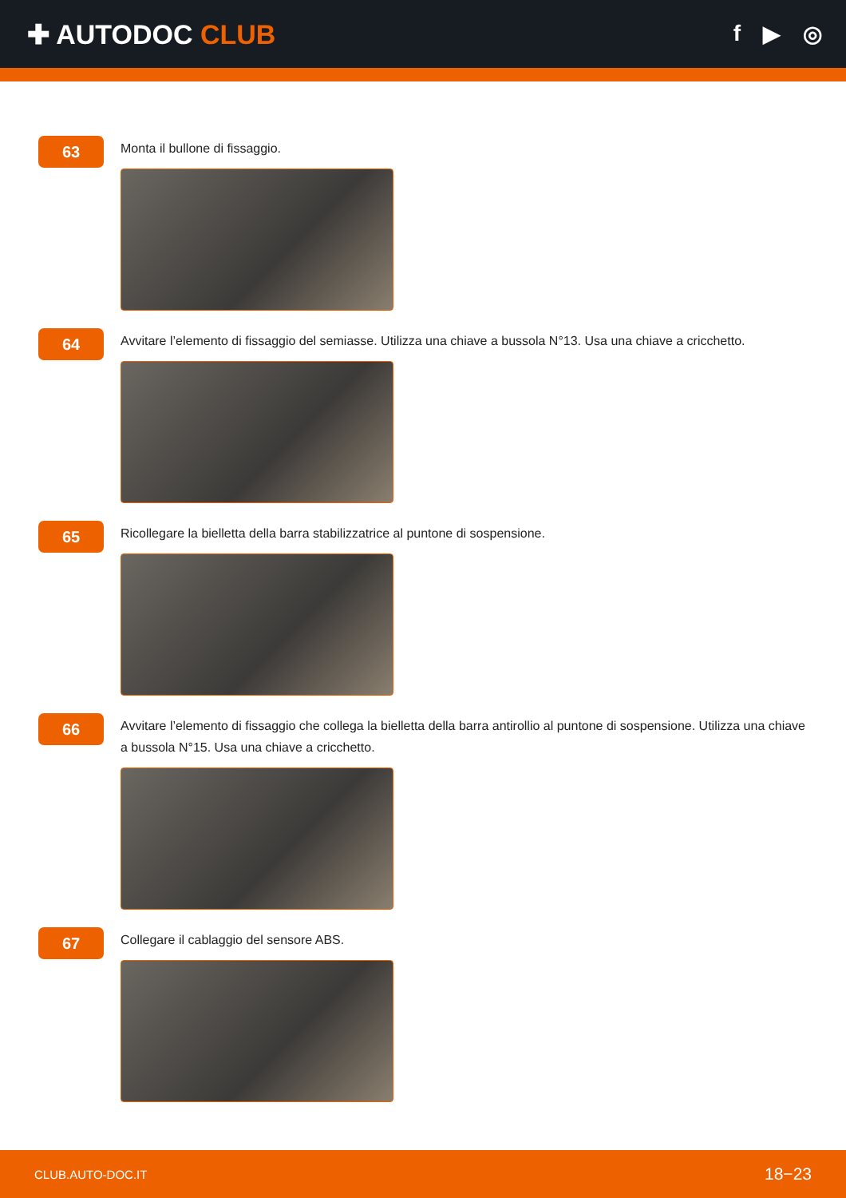✚ AUTODOC CLUB
f ▶ ◎
63
Monta il bullone di fissaggio.
64
Avvitare l’elemento di fissaggio del semiasse. Utilizza una chiave a bussola N°13. Usa una chiave a cricchetto.
65
Ricollegare la bielletta della barra stabilizzatrice al puntone di sospensione.
66
Avvitare l’elemento di fissaggio che collega la bielletta della barra antirollio al puntone di sospensione. Utilizza una chiave a bussola N°15. Usa una chiave a cricchetto.
67
Collegare il cablaggio del sensore ABS.
CLUB.AUTO-DOC.IT 18−23